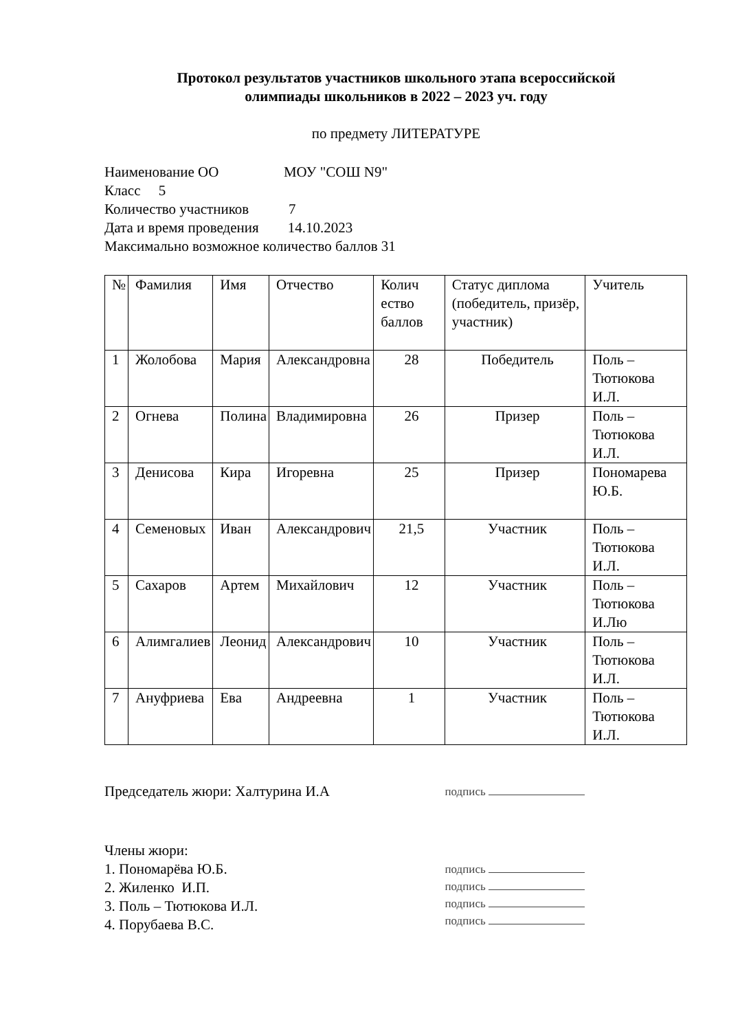Протокол результатов участников школьного этапа всероссийской
олимпиады школьников в 2022 – 2023 уч. году
по предмету ЛИТЕРАТУРЕ
Наименование ОО МОУ "СОШ N9"
Класс 5
Количество участников 7
Дата и время проведения 14.10.2023
Максимально возможное количество баллов 31
| № | Фамилия | Имя | Отчество | Колич ество баллов | Статус диплома (победитель, призёр, участник) | Учитель |
| 1 | Жолобова | Мария | Александровна | 28 | Победитель | Поль – Тютюкова И.Л. |
| 2 | Огнева | Полина | Владимировна | 26 | Призер | Поль – Тютюкова И.Л. |
| 3 | Денисова | Кира | Игоревна | 25 | Призер | Пономарева Ю.Б. |
| 4 | Семеновых | Иван | Александрович | 21,5 | Участник | Поль – Тютюкова И.Л. |
| 5 | Сахаров | Артем | Михайлович | 12 | Участник | Поль – Тютюкова И.Лю |
| 6 | Алимгалиев | Леонид | Александрович | 10 | Участник | Поль – Тютюкова И.Л. |
| 7 | Ануфриева | Ева | Андреевна | 1 | Участник | Поль – Тютюкова И.Л. |
Председатель жюри: Халтурина И.А
подпись
Члены жюри:
1. Пономарёва Ю.Б.
2. Жиленко И.П.
3. Поль – Тютюкова И.Л.
4. Порубаева В.С.
подпись
подпись
подпись
подпись